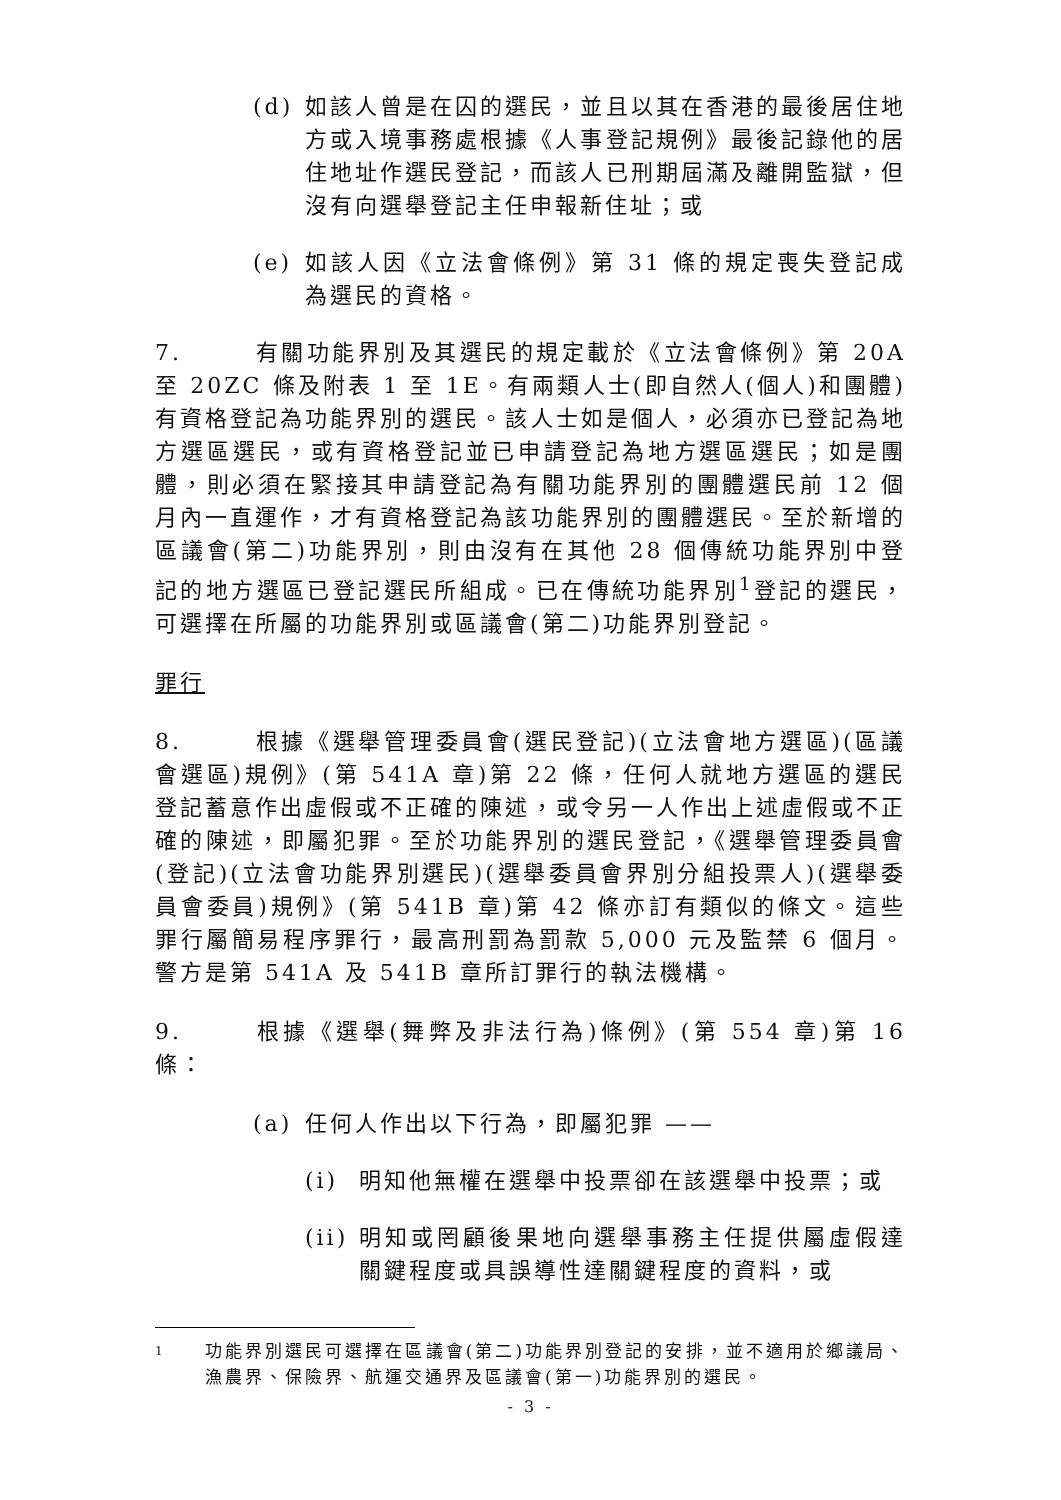(d) 如該人曾是在囚的選民，並且以其在香港的最後居住地方或入境事務處根據《人事登記規例》最後記錄他的居住地址作選民登記，而該人已刑期屆滿及離開監獄，但沒有向選舉登記主任申報新住址；或
(e) 如該人因《立法會條例》第 31 條的規定喪失登記成為選民的資格。
7. 有關功能界別及其選民的規定載於《立法會條例》第 20A 至 20ZC 條及附表 1 至 1E。有兩類人士(即自然人(個人)和團體)有資格登記為功能界別的選民。該人士如是個人，必須亦已登記為地方選區選民，或有資格登記並已申請登記為地方選區選民；如是團體，則必須在緊接其申請登記為有關功能界別的團體選民前 12 個月內一直運作，才有資格登記為該功能界別的團體選民。至於新增的區議會(第二)功能界別，則由沒有在其他 28 個傳統功能界別中登記的地方選區已登記選民所組成。已在傳統功能界別<sup>1</sup>登記的選民，可選擇在所屬的功能界別或區議會(第二)功能界別登記。
罪行
8. 根據《選舉管理委員會(選民登記)(立法會地方選區)(區議會選區)規例》(第 541A 章)第 22 條，任何人就地方選區的選民登記蓄意作出虛假或不正確的陳述，或令另一人作出上述虛假或不正確的陳述，即屬犯罪。至於功能界別的選民登記，《選舉管理委員會(登記)(立法會功能界別選民)(選舉委員會界別分組投票人)(選舉委員會委員)規例》(第 541B 章)第 42 條亦訂有類似的條文。這些罪行屬簡易程序罪行，最高刑罰為罰款 5,000 元及監禁 6 個月。警方是第 541A 及 541B 章所訂罪行的執法機構。
9. 根據《選舉(舞弊及非法行為)條例》(第 554 章)第 16 條：
(a) 任何人作出以下行為，即屬犯罪 ——
(i) 明知他無權在選舉中投票卻在該選舉中投票；或
(ii) 明知或罔顧後果地向選舉事務主任提供屬虛假達關鍵程度或具誤導性達關鍵程度的資料，或
1 功能界別選民可選擇在區議會(第二)功能界別登記的安排，並不適用於鄉議局、漁農界、保險界、航運交通界及區議會(第一)功能界別的選民。
- 3 -